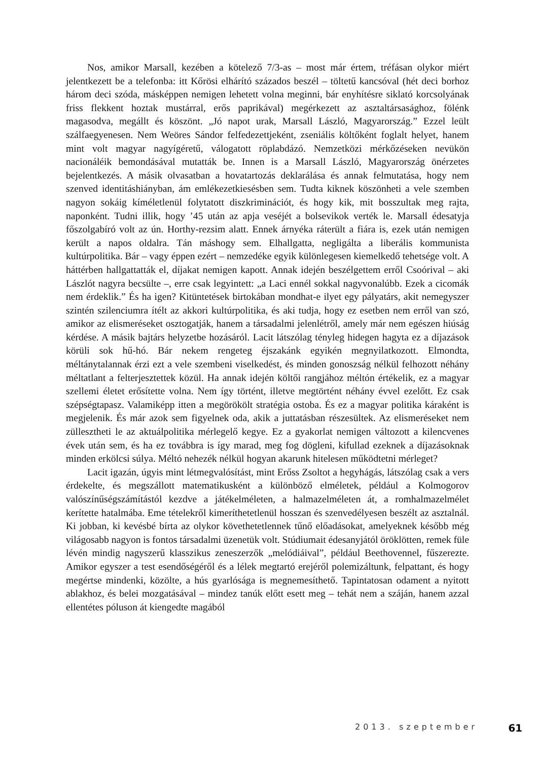Nos, amikor Marsall, kezében a kötelező 7/3-as – most már értem, tréfásan olykor miért jelentkezett be a telefonba: itt Kőrösi elhárító százados beszél – töltetű kancsóval (hét deci borhoz három deci szóda, másképpen nemigen lehetett volna meginni, bár enyhítésre siklató korcsolyának friss flekkent hoztak mustárral, erős paprikával) megérkezett az asztaltársasághoz, fölénk magasodva, megállt és köszönt. „Jó napot urak, Marsall László, Magyarország.” Ezzel leült szálfaegyenesen. Nem Weöres Sándor felfedezettjeként, zseniális költőként foglalt helyet, hanem mint volt magyar nagyígéretű, válogatott röplabdázó. Nemzetközi mérkőzéseken nevükön nacionáléik bemondásával mutatták be. Innen is a Marsall László, Magyarország önérzetes bejelentkezés. A másik olvasatban a hovatartozás deklarálása és annak felmutatása, hogy nem szenved identitáshiányban, ám emlékezetkiesésben sem. Tudta kiknek köszönheti a vele szemben nagyon sokáig kíméletlenül folytatott diszkriminációt, és hogy kik, mit bosszultak meg rajta, naponként. Tudni illik, hogy ’45 után az apja veséjét a bolsevikok verték le. Marsall édesatyja főszolgabíró volt az ún. Horthy-rezsim alatt. Ennek árnyéka ráterült a fiára is, ezek után nemigen került a napos oldalra. Tán máshogy sem. Elhallgatta, negligálta a liberális kommunista kultúrpolitika. Bár – vagy éppen ezért – nemzedéke egyik különlegesen kiemelkedő tehetsége volt. A háttérben hallgattatták el, díjakat nemigen kapott. Annak idején beszélgettem erről Csoórival – aki Lászlót nagyra becsülte –, erre csak legyintett: „a Laci ennél sokkal nagyvonalúbb. Ezek a cicomák nem érdeklik.” És ha igen? Kitüntetések birtokában mondhat-e ilyet egy pályatárs, akit nemegyszer szintén szilenciumra ítélt az akkori kultúrpolitika, és aki tudja, hogy ez esetben nem erről van szó, amikor az elismeréseket osztogatják, hanem a társadalmi jelenlétről, amely már nem egészen hiúság kérdése. A másik bajtárs helyzetbe hozásáról. Lacit látszólag tényleg hidegen hagyta ez a díjazások körüli sok hű-hó. Bár nekem rengeteg éjszakánk egyikén megnyilatkozott. Elmondta, méltánytalannak érzi ezt a vele szembeni viselkedést, és minden gonoszság nélkül felhozott néhány méltatlant a felterjesztettek közül. Ha annak idején költői rangjához méltón értékelik, ez a magyar szellemi életet erősítette volna. Nem így történt, illetve megtörtént néhány évvel ezelőtt. Ez csak szépségtapasz. Valamiképp itten a megörökölt stratégia ostoba. És ez a magyar politika káraként is megjelenik. És már azok sem figyelnek oda, akik a juttatásban részesültek. Az elismeréseket nem züllesztheti le az aktuálpolitika mérlegelő kegye. Ez a gyakorlat nemigen változott a kilencvenes évek után sem, és ha ez továbbra is így marad, meg fog dögleni, kifullad ezeknek a díjazásoknak minden erkölcsi súlya. Méltó nehezék nélkül hogyan akarunk hitelesen működtetni mérleget?
Lacit igazán, úgyis mint létmegvalósítást, mint Erőss Zsoltot a hegyhágás, látszólag csak a vers érdekelte, és megszállott matematikusként a különböző elméletek, például a Kolmogorov valószínűségszámítástól kezdve a játékelméleten, a halmazelméleten át, a romhalmazelmélet kerítette hatalmába. Eme tételekről kimeríthetetlenül hosszan és szenvedélyesen beszélt az asztalnál. Ki jobban, ki kevésbé bírta az olykor követhetetlennek tűnő előadásokat, amelyeknek később még világosabb nagyon is fontos társadalmi üzenetük volt. Stúdiumait édesanyjától öröklötten, remek füle lévén mindig nagyszerű klasszikus zeneszerzők „melódiáival”, például Beethovennel, fűszerezte. Amikor egyszer a test esendőségéről és a lélek megtartó erejéről polemizáltunk, felpattant, és hogy megértse mindenki, közölte, a hús gyarlósága is megnemesíthető. Tapintatosan odament a nyitott ablakhoz, és belei mozgatásával – mindez tanúk előtt esett meg – tehát nem a száján, hanem azzal ellentétes póluson át kiengedte magából
2013. szeptember 61